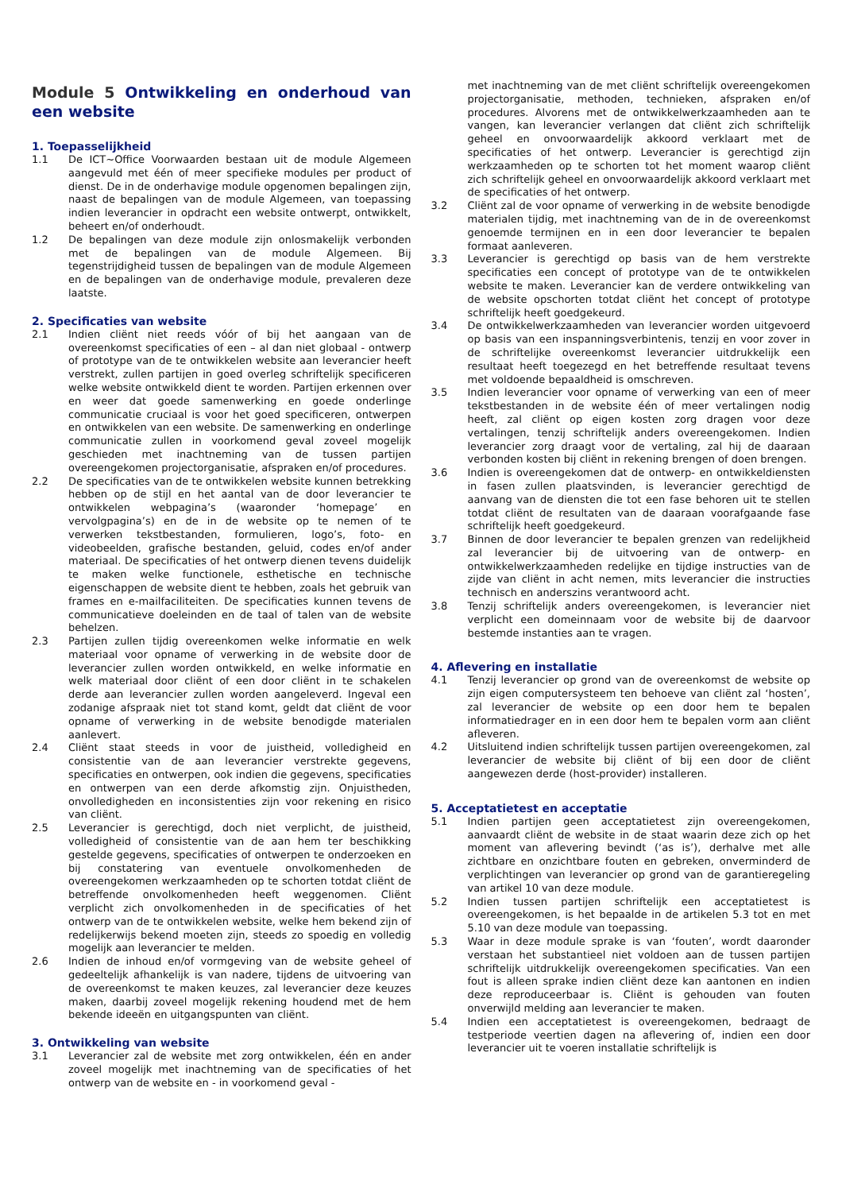Module 5 Ontwikkeling en onderhoud van een website
1. Toepasselijkheid
1.1 De ICT~Office Voorwaarden bestaan uit de module Algemeen aangevuld met één of meer specifieke modules per product of dienst. De in de onderhavige module opgenomen bepalingen zijn, naast de bepalingen van de module Algemeen, van toepassing indien leverancier in opdracht een website ontwerpt, ontwikkelt, beheert en/of onderhoudt.
1.2 De bepalingen van deze module zijn onlosmakelijk verbonden met de bepalingen van de module Algemeen. Bij tegenstrijdigheid tussen de bepalingen van de module Algemeen en de bepalingen van de onderhavige module, prevaleren deze laatste.
2. Specificaties van website
2.1 Indien cliënt niet reeds vóór of bij het aangaan van de overeenkomst specificaties of een – al dan niet globaal - ontwerp of prototype van de te ontwikkelen website aan leverancier heeft verstrekt, zullen partijen in goed overleg schriftelijk specificeren welke website ontwikkeld dient te worden. Partijen erkennen over en weer dat goede samenwerking en goede onderlinge communicatie cruciaal is voor het goed specificeren, ontwerpen en ontwikkelen van een website. De samenwerking en onderlinge communicatie zullen in voorkomend geval zoveel mogelijk geschieden met inachtneming van de tussen partijen overeengekomen projectorganisatie, afspraken en/of procedures.
2.2 De specificaties van de te ontwikkelen website kunnen betrekking hebben op de stijl en het aantal van de door leverancier te ontwikkelen webpagina’s (waaronder ‘homepage’ en vervolgpagina’s) en de in de website op te nemen of te verwerken tekstbestanden, formulieren, logo’s, foto- en videobeelden, grafische bestanden, geluid, codes en/of ander materiaal. De specificaties of het ontwerp dienen tevens duidelijk te maken welke functionele, esthetische en technische eigenschappen de website dient te hebben, zoals het gebruik van frames en e-mailfaciliteiten. De specificaties kunnen tevens de communicatieve doeleinden en de taal of talen van de website behelzen.
2.3 Partijen zullen tijdig overeenkomen welke informatie en welk materiaal voor opname of verwerking in de website door de leverancier zullen worden ontwikkeld, en welke informatie en welk materiaal door cliënt of een door cliënt in te schakelen derde aan leverancier zullen worden aangeleverd. Ingeval een zodanige afspraak niet tot stand komt, geldt dat cliënt de voor opname of verwerking in de website benodigde materialen aanlevert.
2.4 Cliënt staat steeds in voor de juistheid, volledigheid en consistentie van de aan leverancier verstrekte gegevens, specificaties en ontwerpen, ook indien die gegevens, specificaties en ontwerpen van een derde afkomstig zijn. Onjuistheden, onvolledigheden en inconsistenties zijn voor rekening en risico van cliënt.
2.5 Leverancier is gerechtigd, doch niet verplicht, de juistheid, volledigheid of consistentie van de aan hem ter beschikking gestelde gegevens, specificaties of ontwerpen te onderzoeken en bij constatering van eventuele onvolkomenheden de overeengekomen werkzaamheden op te schorten totdat cliënt de betreffende onvolkomenheden heeft weggenomen. Cliënt verplicht zich onvolkomenheden in de specificaties of het ontwerp van de te ontwikkelen website, welke hem bekend zijn of redelijkerwijs bekend moeten zijn, steeds zo spoedig en volledig mogelijk aan leverancier te melden.
2.6 Indien de inhoud en/of vormgeving van de website geheel of gedeeltelijk afhankelijk is van nadere, tijdens de uitvoering van de overeenkomst te maken keuzes, zal leverancier deze keuzes maken, daarbij zoveel mogelijk rekening houdend met de hem bekende ideeën en uitgangspunten van cliënt.
3. Ontwikkeling van website
3.1 Leverancier zal de website met zorg ontwikkelen, één en ander zoveel mogelijk met inachtneming van de specificaties of het ontwerp van de website en - in voorkomend geval -
met inachtneming van de met cliënt schriftelijk overeengekomen projectorganisatie, methoden, technieken, afspraken en/of procedures. Alvorens met de ontwikkelwerkzaamheden aan te vangen, kan leverancier verlangen dat cliënt zich schriftelijk geheel en onvoorwaardelijk akkoord verklaart met de specificaties of het ontwerp. Leverancier is gerechtigd zijn werkzaamheden op te schorten tot het moment waarop cliënt zich schriftelijk geheel en onvoorwaardelijk akkoord verklaart met de specificaties of het ontwerp.
3.2 Cliënt zal de voor opname of verwerking in de website benodigde materialen tijdig, met inachtneming van de in de overeenkomst genoemde termijnen en in een door leverancier te bepalen formaat aanleveren.
3.3 Leverancier is gerechtigd op basis van de hem verstrekte specificaties een concept of prototype van de te ontwikkelen website te maken. Leverancier kan de verdere ontwikkeling van de website opschorten totdat cliënt het concept of prototype schriftelijk heeft goedgekeurd.
3.4 De ontwikkelwerkzaamheden van leverancier worden uitgevoerd op basis van een inspanningsverbintenis, tenzij en voor zover in de schriftelijke overeenkomst leverancier uitdrukkelijk een resultaat heeft toegezegd en het betreffende resultaat tevens met voldoende bepaaldheid is omschreven.
3.5 Indien leverancier voor opname of verwerking van een of meer tekstbestanden in de website één of meer vertalingen nodig heeft, zal cliënt op eigen kosten zorg dragen voor deze vertalingen, tenzij schriftelijk anders overeengekomen. Indien leverancier zorg draagt voor de vertaling, zal hij de daaraan verbonden kosten bij cliënt in rekening brengen of doen brengen.
3.6 Indien is overeengekomen dat de ontwerp- en ontwikkeldiensten in fasen zullen plaatsvinden, is leverancier gerechtigd de aanvang van de diensten die tot een fase behoren uit te stellen totdat cliënt de resultaten van de daaraan voorafgaande fase schriftelijk heeft goedgekeurd.
3.7 Binnen de door leverancier te bepalen grenzen van redelijkheid zal leverancier bij de uitvoering van de ontwerp- en ontwikkelwerkzaamheden redelijke en tijdige instructies van de zijde van cliënt in acht nemen, mits leverancier die instructies technisch en anderszins verantwoord acht.
3.8 Tenzij schriftelijk anders overeengekomen, is leverancier niet verplicht een domeinnaam voor de website bij de daarvoor bestemde instanties aan te vragen.
4. Aflevering en installatie
4.1 Tenzij leverancier op grond van de overeenkomst de website op zijn eigen computersysteem ten behoeve van cliënt zal ‘hosten’, zal leverancier de website op een door hem te bepalen informatiedrager en in een door hem te bepalen vorm aan cliënt afleveren.
4.2 Uitsluitend indien schriftelijk tussen partijen overeengekomen, zal leverancier de website bij cliënt of bij een door de cliënt aangewezen derde (host-provider) installeren.
5. Acceptatietest en acceptatie
5.1 Indien partijen geen acceptatietest zijn overeengekomen, aanvaardt cliënt de website in de staat waarin deze zich op het moment van aflevering bevindt (‘as is’), derhalve met alle zichtbare en onzichtbare fouten en gebreken, onverminderd de verplichtingen van leverancier op grond van de garantieregeling van artikel 10 van deze module.
5.2 Indien tussen partijen schriftelijk een acceptatietest is overeengekomen, is het bepaalde in de artikelen 5.3 tot en met 5.10 van deze module van toepassing.
5.3 Waar in deze module sprake is van ‘fouten’, wordt daaronder verstaan het substantieel niet voldoen aan de tussen partijen schriftelijk uitdrukkelijk overeengekomen specificaties. Van een fout is alleen sprake indien cliënt deze kan aantonen en indien deze reproduceerbaar is. Cliënt is gehouden van fouten onverwijld melding aan leverancier te maken.
5.4 Indien een acceptatietest is overeengekomen, bedraagt de testperiode veertien dagen na aflevering of, indien een door leverancier uit te voeren installatie schriftelijk is